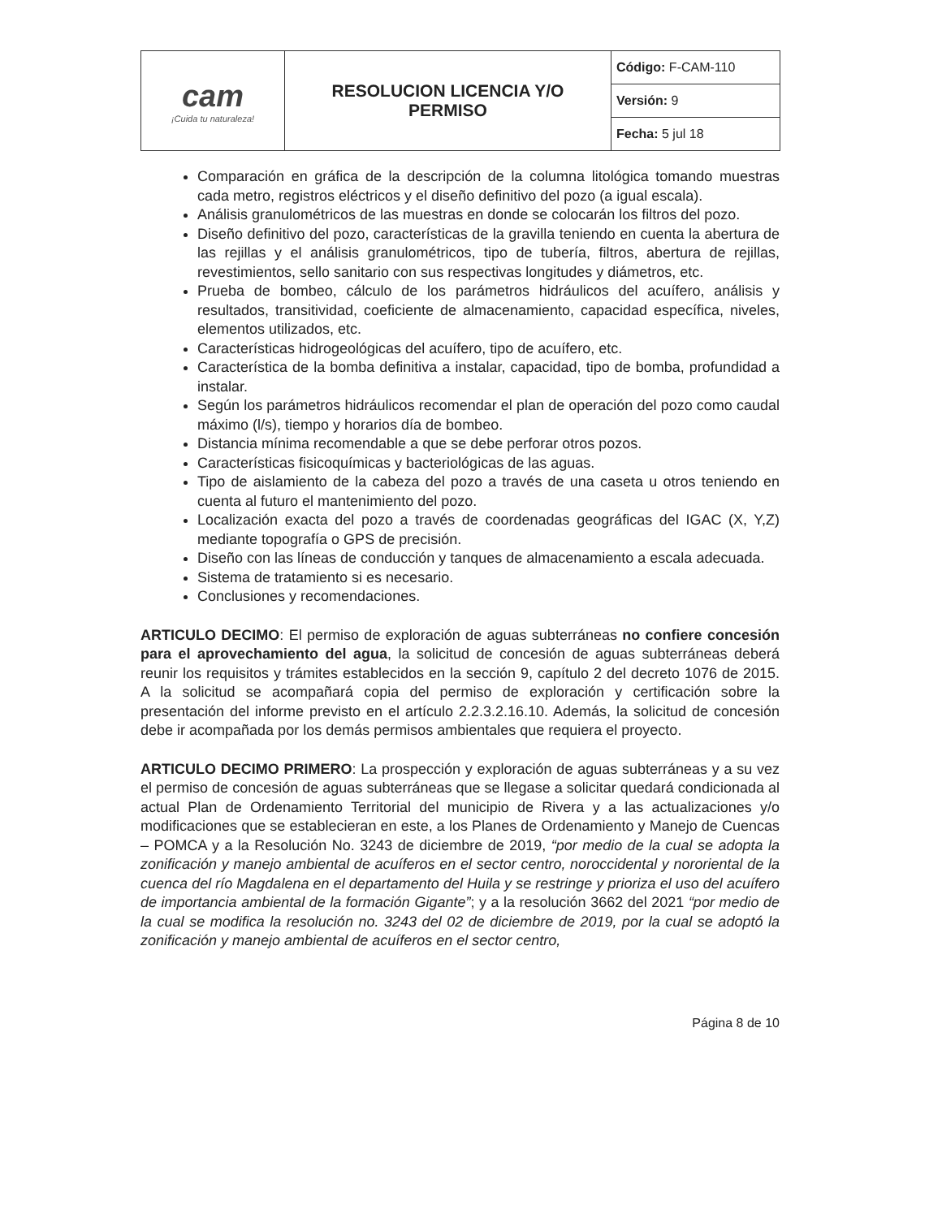| cam ¡Cuida tu naturaleza! | RESOLUCION LICENCIA Y/O PERMISO | Código: F-CAM-110 |
| | | Versión: 9 |
| | | Fecha: 5 jul 18 |
Comparación en gráfica de la descripción de la columna litológica tomando muestras cada metro, registros eléctricos y el diseño definitivo del pozo (a igual escala).
Análisis granulométricos de las muestras en donde se colocarán los filtros del pozo.
Diseño definitivo del pozo, características de la gravilla teniendo en cuenta la abertura de las rejillas y el análisis granulométricos, tipo de tubería, filtros, abertura de rejillas, revestimientos, sello sanitario con sus respectivas longitudes y diámetros, etc.
Prueba de bombeo, cálculo de los parámetros hidráulicos del acuífero, análisis y resultados, transitividad, coeficiente de almacenamiento, capacidad específica, niveles, elementos utilizados, etc.
Características hidrogeológicas del acuífero, tipo de acuífero, etc.
Característica de la bomba definitiva a instalar, capacidad, tipo de bomba, profundidad a instalar.
Según los parámetros hidráulicos recomendar el plan de operación del pozo como caudal máximo (l/s), tiempo y horarios día de bombeo.
Distancia mínima recomendable a que se debe perforar otros pozos.
Características fisicoquímicas y bacteriológicas de las aguas.
Tipo de aislamiento de la cabeza del pozo a través de una caseta u otros teniendo en cuenta al futuro el mantenimiento del pozo.
Localización exacta del pozo a través de coordenadas geográficas del IGAC (X, Y,Z) mediante topografía o GPS de precisión.
Diseño con las líneas de conducción y tanques de almacenamiento a escala adecuada.
Sistema de tratamiento si es necesario.
Conclusiones y recomendaciones.
ARTICULO DECIMO: El permiso de exploración de aguas subterráneas no confiere concesión para el aprovechamiento del agua, la solicitud de concesión de aguas subterráneas deberá reunir los requisitos y trámites establecidos en la sección 9, capítulo 2 del decreto 1076 de 2015. A la solicitud se acompañará copia del permiso de exploración y certificación sobre la presentación del informe previsto en el artículo 2.2.3.2.16.10. Además, la solicitud de concesión debe ir acompañada por los demás permisos ambientales que requiera el proyecto.
ARTICULO DECIMO PRIMERO: La prospección y exploración de aguas subterráneas y a su vez el permiso de concesión de aguas subterráneas que se llegase a solicitar quedará condicionada al actual Plan de Ordenamiento Territorial del municipio de Rivera y a las actualizaciones y/o modificaciones que se establecieran en este, a los Planes de Ordenamiento y Manejo de Cuencas – POMCA y a la Resolución No. 3243 de diciembre de 2019, “por medio de la cual se adopta la zonificación y manejo ambiental de acuíferos en el sector centro, noroccidental y nororiental de la cuenca del río Magdalena en el departamento del Huila y se restringe y prioriza el uso del acuífero de importancia ambiental de la formación Gigante”; y a la resolución 3662 del 2021 “por medio de la cual se modifica la resolución no. 3243 del 02 de diciembre de 2019, por la cual se adoptó la zonificación y manejo ambiental de acuíferos en el sector centro,
Página 8 de 10